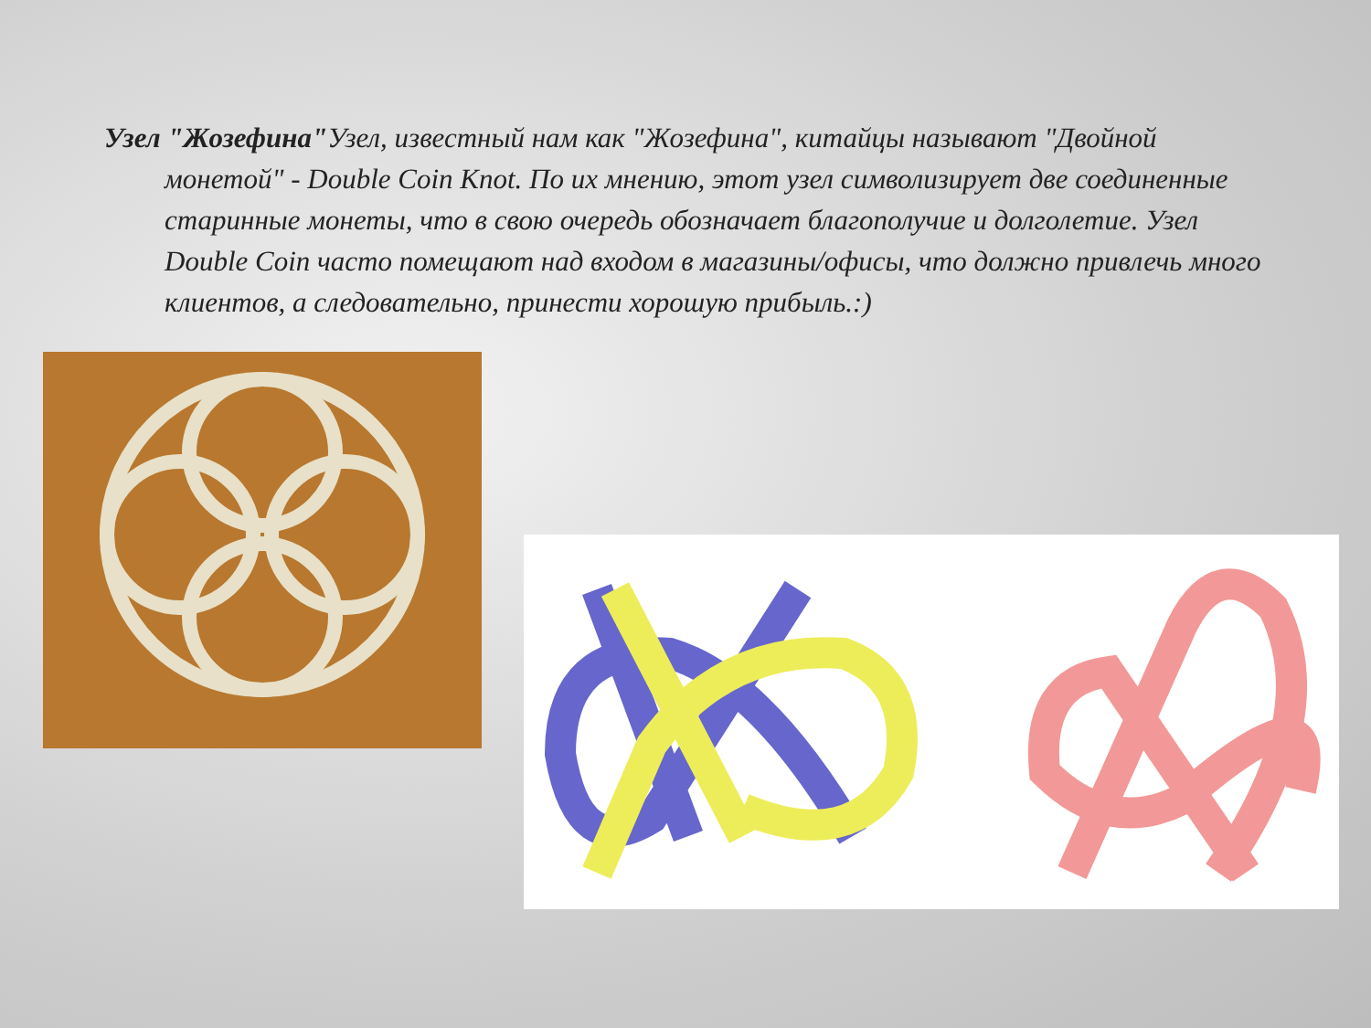Узел "Жозефина"Узел, известный нам как "Жозефина", китайцы называют "Двойной монетой" - Double Coin Knot. По их мнению, этот узел символизирует две соединенные старинные монеты, что в свою очередь обозначает благополучие и долголетие. Узел Double Coin часто помещают над входом в магазины/офисы, что должно привлечь много клиентов, а следовательно, принести хорошую прибыль.:)